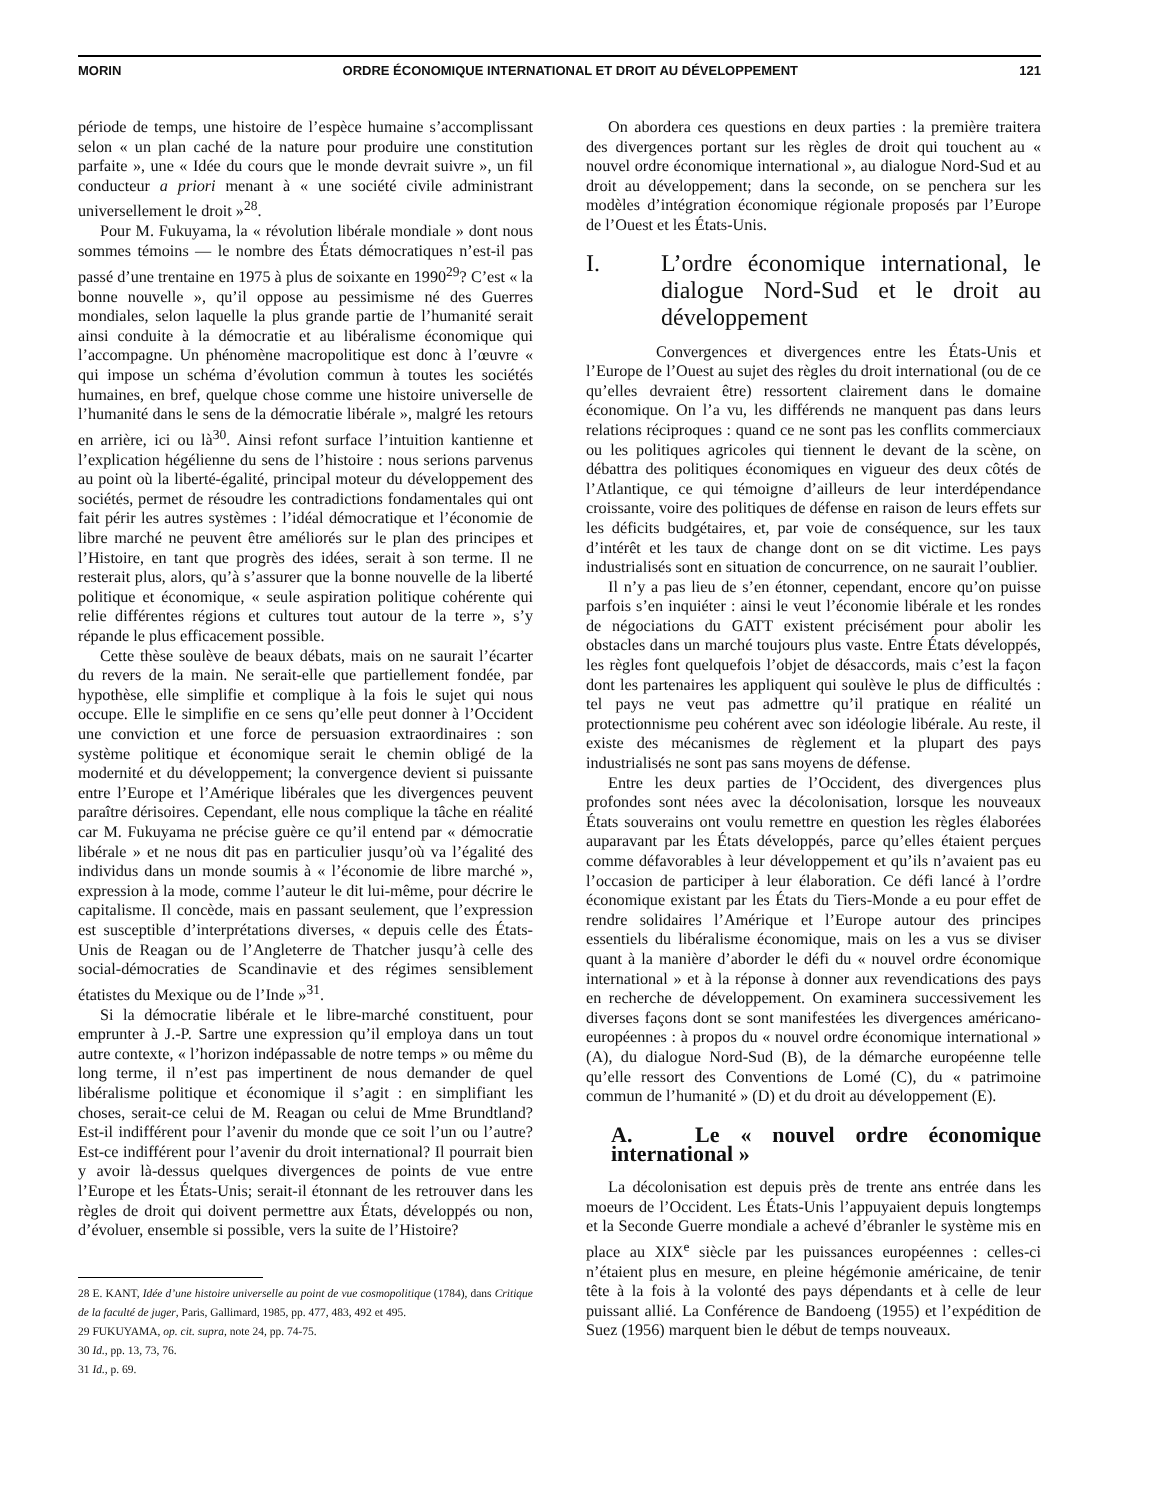MORIN ORDRE ÉCONOMIQUE INTERNATIONAL ET DROIT AU DÉVELOPPEMENT 121
période de temps, une histoire de l’espèce humaine s’accomplissant selon « un plan caché de la nature pour produire une constitution parfaite », une « Idée du cours que le monde devrait suivre », un fil conducteur a priori menant à « une société civile administrant universellement le droit »<sup>28</sup>.
Pour M. Fukuyama, la « révolution libérale mondiale » dont nous sommes témoins — le nombre des États démocratiques n’est-il pas passé d’une trentaine en 1975 à plus de soixante en 1990<sup>29</sup>? C’est « la bonne nouvelle », qu’il oppose au pessimisme né des Guerres mondiales, selon laquelle la plus grande partie de l’humanité serait ainsi conduite à la démocratie et au libéralisme économique qui l’accompagne. Un phénomène macropolitique est donc à l’œuvre « qui impose un schéma d’évolution commun à toutes les sociétés humaines, en bref, quelque chose comme une histoire universelle de l’humanité dans le sens de la démocratie libérale », malgré les retours en arrière, ici ou là<sup>30</sup>. Ainsi refont surface l’intuition kantienne et l’explication hégélienne du sens de l’histoire : nous serions parvenus au point où la liberté-égalité, principal moteur du développement des sociétés, permet de résoudre les contradictions fondamentales qui ont fait périr les autres systèmes : l’idéal démocratique et l’économie de libre marché ne peuvent être améliorés sur le plan des principes et l’Histoire, en tant que progrès des idées, serait à son terme. Il ne resterait plus, alors, qu’à s’assurer que la bonne nouvelle de la liberté politique et économique, « seule aspiration politique cohérente qui relie différentes régions et cultures tout autour de la terre », s’y répande le plus efficacement possible.
Cette thèse soulève de beaux débats, mais on ne saurait l’écarter du revers de la main. Ne serait-elle que partiellement fondée, par hypothèse, elle simplifie et complique à la fois le sujet qui nous occupe. Elle le simplifie en ce sens qu’elle peut donner à l’Occident une conviction et une force de persuasion extraordinaires : son système politique et économique serait le chemin obligé de la modernité et du développement; la convergence devient si puissante entre l’Europe et l’Amérique libérales que les divergences peuvent paraître dérisoires. Cependant, elle nous complique la tâche en réalité car M. Fukuyama ne précise guère ce qu’il entend par « démocratie libérale » et ne nous dit pas en particulier jusqu’où va l’égalité des individus dans un monde soumis à « l’économie de libre marché », expression à la mode, comme l’auteur le dit lui-même, pour décrire le capitalisme. Il concède, mais en passant seulement, que l’expression est susceptible d’interprétations diverses, « depuis celle des États-Unis de Reagan ou de l’Angleterre de Thatcher jusqu’à celle des social-démocraties de Scandinavie et des régimes sensiblement étatistes du Mexique ou de l’Inde »<sup>31</sup>.
Si la démocratie libérale et le libre-marché constituent, pour emprunter à J.-P. Sartre une expression qu’il employa dans un tout autre contexte, « l’horizon indépassable de notre temps » ou même du long terme, il n’est pas impertinent de nous demander de quel libéralisme politique et économique il s’agit : en simplifiant les choses, serait-ce celui de M. Reagan ou celui de Mme Brundtland? Est-il indifférent pour l’avenir du monde que ce soit l’un ou l’autre? Est-ce indifférent pour l’avenir du droit international? Il pourrait bien y avoir là-dessus quelques divergences de points de vue entre l’Europe et les États-Unis; serait-il étonnant de les retrouver dans les règles de droit qui doivent permettre aux États, développés ou non, d’évoluer, ensemble si possible, vers la suite de l’Histoire?
28 E. KANT, Idée d’une histoire universelle au point de vue cosmopolitique (1784), dans Critique de la faculté de juger, Paris, Gallimard, 1985, pp. 477, 483, 492 et 495.
29 FUKUYAMA, op. cit. supra, note 24, pp. 74-75.
30 Id., pp. 13, 73, 76.
31 Id., p. 69.
On abordera ces questions en deux parties : la première traitera des divergences portant sur les règles de droit qui touchent au « nouvel ordre économique international », au dialogue Nord-Sud et au droit au développement; dans la seconde, on se penchera sur les modèles d’intégration économique régionale proposés par l’Europe de l’Ouest et les États-Unis.
I. L’ordre économique international, le dialogue Nord-Sud et le droit au développement
Convergences et divergences entre les États-Unis et l’Europe de l’Ouest au sujet des règles du droit international (ou de ce qu’elles devraient être) ressortent clairement dans le domaine économique. On l’a vu, les différends ne manquent pas dans leurs relations réciproques : quand ce ne sont pas les conflits commerciaux ou les politiques agricoles qui tiennent le devant de la scène, on débattra des politiques économiques en vigueur des deux côtés de l’Atlantique, ce qui témoigne d’ailleurs de leur interdépendance croissante, voire des politiques de défense en raison de leurs effets sur les déficits budgétaires, et, par voie de conséquence, sur les taux d’intérêt et les taux de change dont on se dit victime. Les pays industrialisés sont en situation de concurrence, on ne saurait l’oublier.
Il n’y a pas lieu de s’en étonner, cependant, encore qu’on puisse parfois s’en inquiéter : ainsi le veut l’économie libérale et les rondes de négociations du GATT existent précisément pour abolir les obstacles dans un marché toujours plus vaste. Entre États développés, les règles font quelquefois l’objet de désaccords, mais c’est la façon dont les partenaires les appliquent qui soulève le plus de difficultés : tel pays ne veut pas admettre qu’il pratique en réalité un protectionnisme peu cohérent avec son idéologie libérale. Au reste, il existe des mécanismes de règlement et la plupart des pays industrialisés ne sont pas sans moyens de défense.
Entre les deux parties de l’Occident, des divergences plus profondes sont nées avec la décolonisation, lorsque les nouveaux États souverains ont voulu remettre en question les règles élaborées auparavant par les États développés, parce qu’elles étaient perçues comme défavorables à leur développement et qu’ils n’avaient pas eu l’occasion de participer à leur élaboration. Ce défi lancé à l’ordre économique existant par les États du Tiers-Monde a eu pour effet de rendre solidaires l’Amérique et l’Europe autour des principes essentiels du libéralisme économique, mais on les a vus se diviser quant à la manière d’aborder le défi du « nouvel ordre économique international » et à la réponse à donner aux revendications des pays en recherche de développement. On examinera successivement les diverses façons dont se sont manifestées les divergences américano-européennes : à propos du « nouvel ordre économique international » (A), du dialogue Nord-Sud (B), de la démarche européenne telle qu’elle ressort des Conventions de Lomé (C), du « patrimoine commun de l’humanité » (D) et du droit au développement (E).
A. Le « nouvel ordre économique international »
La décolonisation est depuis près de trente ans entrée dans les moeurs de l’Occident. Les États-Unis l’appuyaient depuis longtemps et la Seconde Guerre mondiale a achevé d’ébranler le système mis en place au XIX<sup>e</sup> siècle par les puissances européennes : celles-ci n’étaient plus en mesure, en pleine hégémonie américaine, de tenir tête à la fois à la volonté des pays dépendants et à celle de leur puissant allié. La Conférence de Bandoeng (1955) et l’expédition de Suez (1956) marquent bien le début de temps nouveaux.